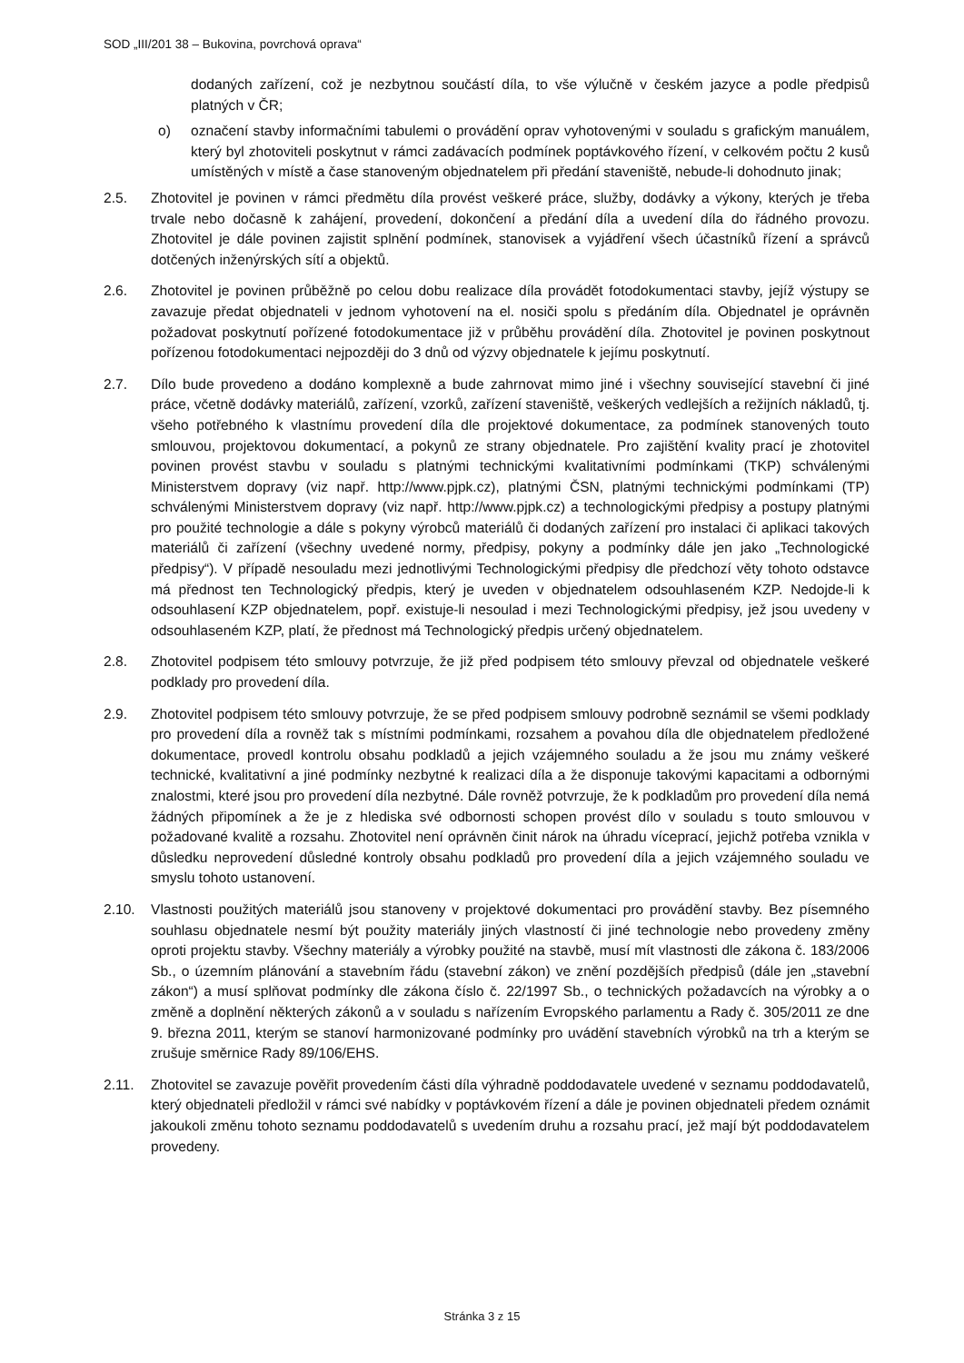SOD „III/201 38 – Bukovina, povrchová oprava“
dodaných zařízení, což je nezbytnou součástí díla, to vše výlučně v českém jazyce a podle předpisů platných v ČR;
o) označení stavby informačními tabulemi o provádění oprav vyhotovenými v souladu s grafickým manuálem, který byl zhotoviteli poskytnut v rámci zadávacích podmínek poptávkového řízení, v celkovém počtu 2 kusů umístěných v místě a čase stanoveným objednatelem při předání staveniště, nebude-li dohodnuto jinak;
2.5. Zhotovitel je povinen v rámci předmětu díla provést veškeré práce, služby, dodávky a výkony, kterých je třeba trvale nebo dočasně k zahájení, provedení, dokončení a předání díla a uvedení díla do řádného provozu. Zhotovitel je dále povinen zajistit splnění podmínek, stanovisek a vyjádření všech účastníků řízení a správců dotčených inženýrských sítí a objektů.
2.6. Zhotovitel je povinen průběžně po celou dobu realizace díla provádět fotodokumentaci stavby, jejíž výstupy se zavazuje předat objednateli v jednom vyhotovení na el. nosiči spolu s předáním díla. Objednatel je oprávněn požadovat poskytnutí pořízené fotodokumentace již v průběhu provádění díla. Zhotovitel je povinen poskytnout pořízenou fotodokumentaci nejpozději do 3 dnů od výzvy objednatele k jejímu poskytnutí.
2.7. Dílo bude provedeno a dodáno komplexně a bude zahrnovat mimo jiné i všechny související stavební či jiné práce, včetně dodávky materiálů, zařízení, vzorků, zařízení staveniště, veškerých vedlejších a režijních nákladů, tj. všeho potřebného k vlastnímu provedení díla dle projektové dokumentace, za podmínek stanovených touto smlouvou, projektovou dokumentací, a pokynů ze strany objednatele. Pro zajištění kvality prací je zhotovitel povinen provést stavbu v souladu s platnými technickými kvalitativními podmínkami (TKP) schválenými Ministerstvem dopravy (viz např. http://www.pjpk.cz), platnými ČSN, platnými technickými podmínkami (TP) schválenými Ministerstvem dopravy (viz např. http://www.pjpk.cz) a technologickými předpisy a postupy platnými pro použité technologie a dále s pokyny výrobců materiálů či dodaných zařízení pro instalaci či aplikaci takových materiálů či zařízení (všechny uvedené normy, předpisy, pokyny a podmínky dále jen jako „Technologické předpisy“). V případě nesouladu mezi jednotlivými Technologickými předpisy dle předchozí věty tohoto odstavce má přednost ten Technologický předpis, který je uveden v objednatelem odsouhlaseném KZP. Nedojde-li k odsouhlasení KZP objednatelem, popř. existuje-li nesoulad i mezi Technologickými předpisy, jež jsou uvedeny v odsouhlaseném KZP, platí, že přednost má Technologický předpis určený objednatelem.
2.8. Zhotovitel podpisem této smlouvy potvrzuje, že již před podpisem této smlouvy převzal od objednatele veškeré podklady pro provedení díla.
2.9. Zhotovitel podpisem této smlouvy potvrzuje, že se před podpisem smlouvy podrobně seznámil se všemi podklady pro provedení díla a rovněž tak s místními podmínkami, rozsahem a povahou díla dle objednatelem předložené dokumentace, provedl kontrolu obsahu podkladů a jejich vzájemného souladu a že jsou mu známy veškeré technické, kvalitativní a jiné podmínky nezbytné k realizaci díla a že disponuje takovými kapacitami a odbornými znalostmi, které jsou pro provedení díla nezbytné. Dále rovněž potvrzuje, že k podkladům pro provedení díla nemá žádných připomínek a že je z hlediska své odbornosti schopen provést dílo v souladu s touto smlouvou v požadované kvalitě a rozsahu. Zhotovitel není oprávněn činit nárok na úhradu víceprací, jejichž potřeba vznikla v důsledku neprovedení důsledné kontroly obsahu podkladů pro provedení díla a jejich vzájemného souladu ve smyslu tohoto ustanovení.
2.10. Vlastnosti použitých materiálů jsou stanoveny v projektové dokumentaci pro provádění stavby. Bez písemného souhlasu objednatele nesmí být použity materiály jiných vlastností či jiné technologie nebo provedeny změny oproti projektu stavby. Všechny materiály a výrobky použité na stavbě, musí mít vlastnosti dle zákona č. 183/2006 Sb., o územním plánování a stavebním řádu (stavební zákon) ve znění pozdějších předpisů (dále jen „stavební zákon“) a musí splňovat podmínky dle zákona číslo č. 22/1997 Sb., o technických požadavcích na výrobky a o změně a doplnění některých zákonů a v souladu s nařízením Evropského parlamentu a Rady č. 305/2011 ze dne 9. března 2011, kterým se stanoví harmonizované podmínky pro uvádění stavebních výrobků na trh a kterým se zrušuje směrnice Rady 89/106/EHS.
2.11. Zhotovitel se zavazuje pověřit provedením části díla výhradně poddodavatele uvedené v seznamu poddodavatelů, který objednateli předložil v rámci své nabídky v poptávkovém řízení a dále je povinen objednateli předem oznámit jakoukoli změnu tohoto seznamu poddodavatelů s uvedením druhu a rozsahu prací, jež mají být poddodavatelem provedeny.
Stránka 3 z 15